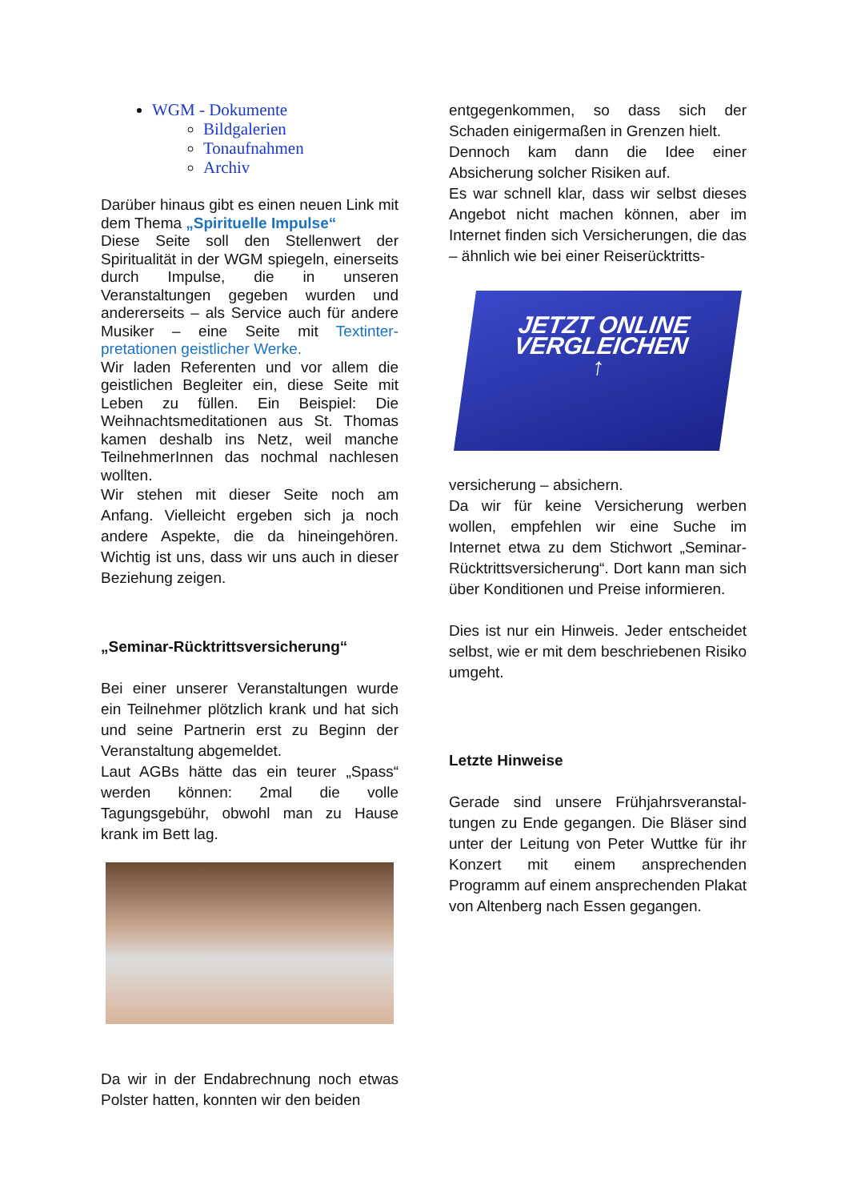WGM - Dokumente
Bildgalerien
Tonaufnahmen
Archiv
Darüber hinaus gibt es einen neuen Link mit dem Thema „Spirituelle Impulse“
Diese Seite soll den Stellenwert der Spiritualität in der WGM spiegeln, einerseits durch Impulse, die in unseren Veranstaltungen gegeben wurden und andererseits – als Service auch für andere Musiker – eine Seite mit Textinter­pretationen geistlicher Werke.
Wir laden Referenten und vor allem die geistlichen Begleiter ein, diese Seite mit Leben zu füllen. Ein Beispiel: Die Weihnachtsmeditationen aus St. Thomas kamen deshalb ins Netz, weil manche TeilnehmerInnen das nochmal nachlesen wollten.
Wir stehen mit dieser Seite noch am Anfang. Vielleicht ergeben sich ja noch andere Aspekte, die da hineingehören. Wichtig ist uns, dass wir uns auch in dieser Beziehung zeigen.
„Seminar-Rücktrittsversicherung“
Bei einer unserer Veranstaltungen wurde ein Teilnehmer plötzlich krank und hat sich und seine Partnerin erst zu Beginn der Veranstaltung abgemeldet.
Laut AGBs hätte das ein teurer „Spass“ werden können: 2mal die volle Tagungsgebühr, obwohl man zu Hause krank im Bett lag.
Da wir in der Endabrechnung noch etwas Polster hatten, konnten wir den beiden
entgegenkommen, so dass sich der Schaden einigermaßen in Grenzen hielt.
Dennoch kam dann die Idee einer Absicherung solcher Risiken auf.
Es war schnell klar, dass wir selbst dieses Angebot nicht machen können, aber im Internet finden sich Versicherungen, die das – ähnlich wie bei einer Reiserücktritts-
JETZT ONLINE
VERGLEICHEN
↑
versicherung – absichern.
Da wir für keine Versicherung werben wollen, empfehlen wir eine Suche im Internet etwa zu dem Stichwort „Seminar-Rücktrittsversicherung“. Dort kann man sich über Konditionen und Preise informieren.
Dies ist nur ein Hinweis. Jeder entscheidet selbst, wie er mit dem beschriebenen Risiko umgeht.
Letzte Hinweise
Gerade sind unsere Frühjahrsveranstal­tungen zu Ende gegangen. Die Bläser sind unter der Leitung von Peter Wuttke für ihr Konzert mit einem ansprechenden Programm auf einem ansprechenden Plakat von Altenberg nach Essen gegangen.